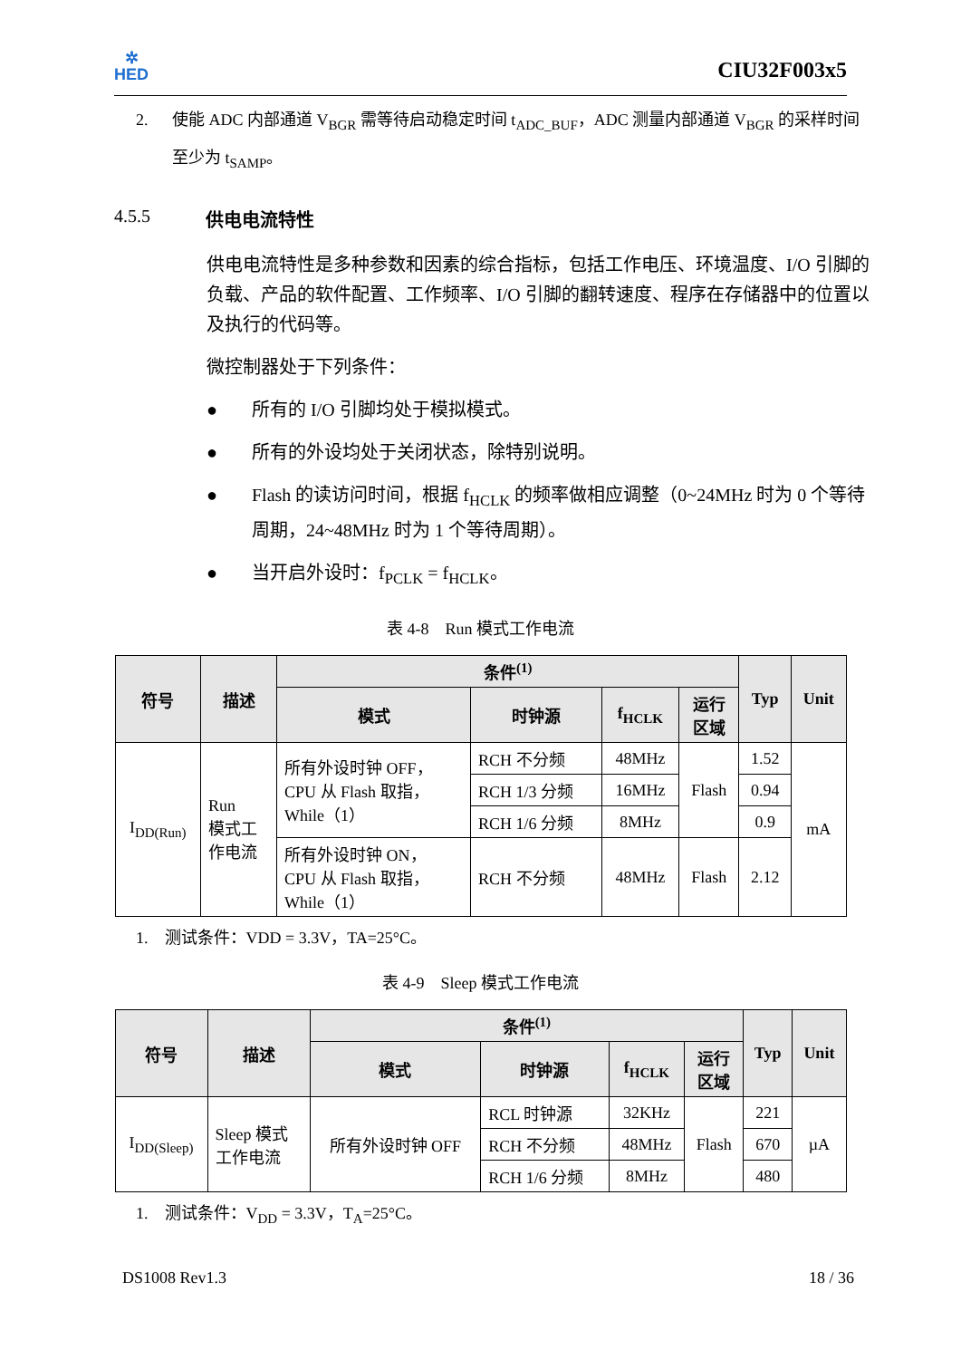✲
HED
CIU32F003x5
2. 使能 ADC 内部通道 V<sub>BGR</sub> 需等待启动稳定时间 t<sub>ADC_BUF</sub>，ADC 测量内部通道 V<sub>BGR</sub> 的采样时间至少为 t<sub>SAMP</sub>。
4.5.5 供电电流特性
供电电流特性是多种参数和因素的综合指标，包括工作电压、环境温度、I/O 引脚的负载、产品的软件配置、工作频率、I/O 引脚的翻转速度、程序在存储器中的位置以及执行的代码等。
微控制器处于下列条件：
● 所有的 I/O 引脚均处于模拟模式。
● 所有的外设均处于关闭状态，除特别说明。
● Flash 的读访问时间，根据 f<sub>HCLK</sub> 的频率做相应调整（0~24MHz 时为 0 个等待周期，24~48MHz 时为 1 个等待周期）。
● 当开启外设时：f<sub>PCLK</sub> = f<sub>HCLK</sub>。
表 4-8　Run 模式工作电流
| 符号 | 描述 | 条件<sup>(1)</sup> | | | | Typ | Unit |
| --- | --- | --- | --- | --- | --- | --- | --- |
| | | 模式 | 时钟源 | f<sub>HCLK</sub> | 运行 区域 | | |
| I<sub>DD(Run)</sub> | Run 模式工 作电流 | 所有外设时钟 OFF， CPU 从 Flash 取指， While（1） | RCH 不分频 | 48MHz | Flash | 1.52 | mA |
| | | | RCH 1/3 分频 | 16MHz | | 0.94 | |
| | | | RCH 1/6 分频 | 8MHz | | 0.9 | |
| | | 所有外设时钟 ON， CPU 从 Flash 取指， While（1） | RCH 不分频 | 48MHz | Flash | 2.12 | |
1.　测试条件：VDD = 3.3V，TA=25°C。
表 4-9　Sleep 模式工作电流
| 符号 | 描述 | 条件<sup>(1)</sup> | | | | Typ | Unit |
| --- | --- | --- | --- | --- | --- | --- | --- |
| | | 模式 | 时钟源 | f<sub>HCLK</sub> | 运行 区域 | | |
| I<sub>DD(Sleep)</sub> | Sleep 模式 工作电流 | 所有外设时钟 OFF | RCL 时钟源 | 32KHz | Flash | 221 | µA |
| | | | RCH 不分频 | 48MHz | | 670 | |
| | | | RCH 1/6 分频 | 8MHz | | 480 | |
1.　测试条件：V<sub>DD</sub> = 3.3V，T<sub>A</sub>=25°C。
DS1008 Rev1.3 18 / 36